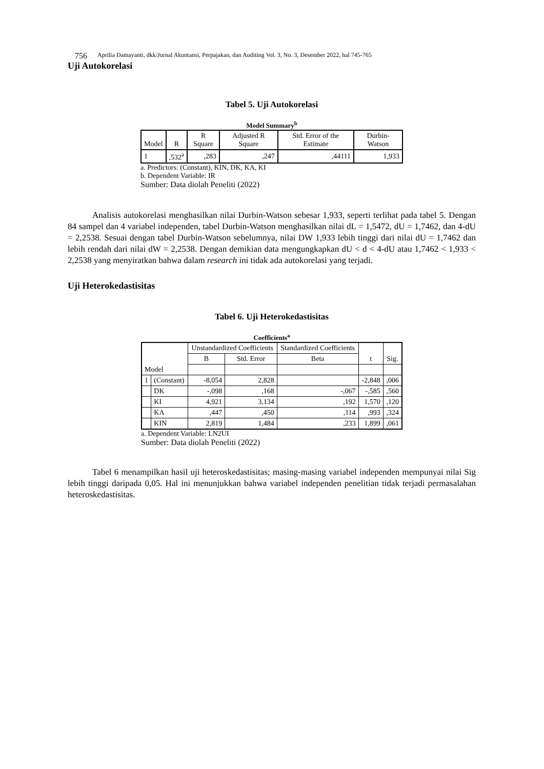756 Aprilia Damayanti, dkk/Jurnal Akuntansi, Perpajakan, dan Auditing Vol. 3, No. 3, Desember 2022, hal 745-765
Uji Autokorelasi
Tabel 5. Uji Autokorelasi
Model Summary<sup>b</sup>
| Model | R | R Square | Adjusted R Square | Std. Error of the Estimate | Durbin-Watson |
| --- | --- | --- | --- | --- | --- |
| 1 | ,532<sup>a</sup> | ,283 | ,247 | ,44111 | 1,933 |
a. Predictors: (Constant), KIN, DK, KA, KI
b. Dependent Variable: IR
Sumber: Data diolah Peneliti (2022)
Analisis autokorelasi menghasilkan nilai Durbin-Watson sebesar 1,933, seperti terlihat pada tabel 5. Dengan 84 sampel dan 4 variabel independen, tabel Durbin-Watson menghasilkan nilai dL = 1,5472, dU = 1,7462, dan 4-dU = 2,2538. Sesuai dengan tabel Durbin-Watson sebelumnya, nilai DW 1,933 lebih tinggi dari nilai dU = 1,7462 dan lebih rendah dari nilai dW = 2,2538. Dengan demikian data mengungkapkan dU < d < 4-dU atau 1,7462 < 1,933 < 2,2538 yang menyiratkan bahwa dalam research ini tidak ada autokorelasi yang terjadi.
Uji Heterokedastisitas
Tabel 6. Uji Heterokedastisitas
Coefficients<sup>a</sup>
| | | Unstandardized Coefficients | | Standardized Coefficients | t | Sig. |
| --- | --- | --- | --- | --- | --- | --- |
| | | B | Std. Error | Beta | | |
| Model | | | | | | |
| 1 | (Constant) | -8,054 | 2,828 | | -2,848 | ,006 |
| | DK | -,098 | ,168 | -,067 | -,585 | ,560 |
| | KI | 4,921 | 3,134 | ,192 | 1,570 | ,120 |
| | KA | ,447 | ,450 | ,114 | ,993 | ,324 |
| | KIN | 2,819 | 1,484 | ,233 | 1,899 | ,061 |
a. Dependent Variable: LN2UI
Sumber: Data diolah Peneliti (2022)
Tabel 6 menampilkan hasil uji heteroskedastisitas; masing-masing variabel independen mempunyai nilai Sig lebih tinggi daripada 0,05. Hal ini menunjukkan bahwa variabel independen penelitian tidak terjadi permasalahan heteroskedastisitas.